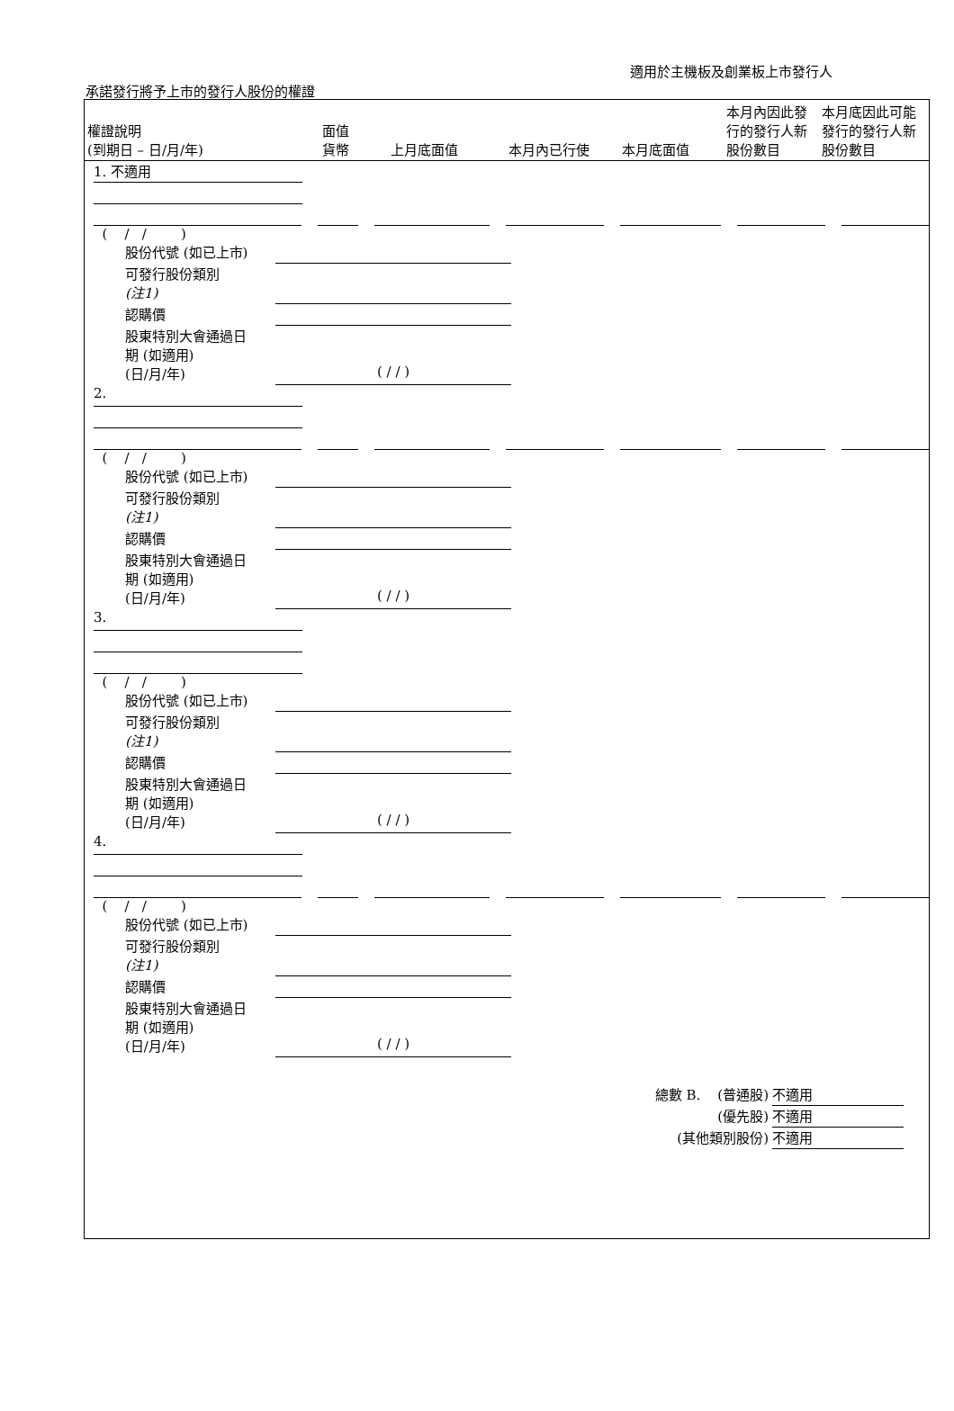適用於主機板及創業板上市發行人
承諾發行將予上市的發行人股份的權證
| 權證說明 (到期日 – 日/月/年) | 面值 貨幣 | 上月底面值 | 本月內已行使 | 本月底面值 | 本月內因此發行的發行人新股份數目 | 本月底因此可能發行的發行人新股份數目 |
1. 不適用
( / / )
股份代號 (如已上市)
可發行股份類別
(注1)
認購價
股東特別大會通過日
期 (如適用)
(日/月/年) ( / / )
2.
( / / )
股份代號 (如已上市)
可發行股份類別
(注1)
認購價
股東特別大會通過日
期 (如適用)
(日/月/年) ( / / )
3.
( / / )
股份代號 (如已上市)
可發行股份類別
(注1)
認購價
股東特別大會通過日
期 (如適用)
(日/月/年) ( / / )
4.
( / / )
股份代號 (如已上市)
可發行股份類別
(注1)
認購價
股東特別大會通過日
期 (如適用)
(日/月/年) ( / / )
總數 B. (普通股) 不適用
(優先股) 不適用
(其他類別股份) 不適用